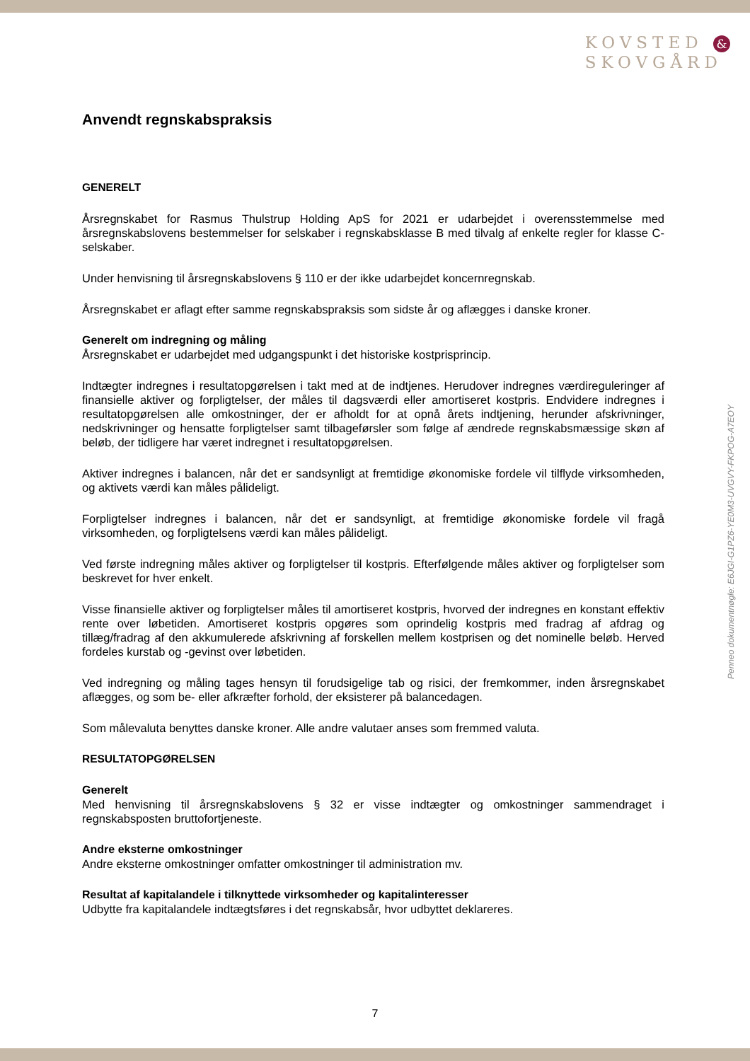KOVSTED &
SKOVGÅRD
Anvendt regnskabspraksis
GENERELT
Årsregnskabet for Rasmus Thulstrup Holding ApS for 2021 er udarbejdet i overensstemmelse med årsregnskabslovens bestemmelser for selskaber i regnskabsklasse B med tilvalg af enkelte regler for klasse C-selskaber.
Under henvisning til årsregnskabslovens § 110 er der ikke udarbejdet koncernregnskab.
Årsregnskabet er aflagt efter samme regnskabspraksis som sidste år og aflægges i danske kroner.
Generelt om indregning og måling
Årsregnskabet er udarbejdet med udgangspunkt i det historiske kostprisprincip.
Indtægter indregnes i resultatopgørelsen i takt med at de indtjenes. Herudover indregnes værdireguleringer af finansielle aktiver og forpligtelser, der måles til dagsværdi eller amortiseret kostpris. Endvidere indregnes i resultatopgørelsen alle omkostninger, der er afholdt for at opnå årets indtjening, herunder afskrivninger, nedskrivninger og hensatte forpligtelser samt tilbageførsler som følge af ændrede regnskabsmæssige skøn af beløb, der tidligere har været indregnet i resultatopgørelsen.
Aktiver indregnes i balancen, når det er sandsynligt at fremtidige økonomiske fordele vil tilflyde virksomheden, og aktivets værdi kan måles pålideligt.
Forpligtelser indregnes i balancen, når det er sandsynligt, at fremtidige økonomiske fordele vil fragå virksomheden, og forpligtelsens værdi kan måles pålideligt.
Ved første indregning måles aktiver og forpligtelser til kostpris. Efterfølgende måles aktiver og forpligtelser som beskrevet for hver enkelt.
Visse finansielle aktiver og forpligtelser måles til amortiseret kostpris, hvorved der indregnes en konstant effektiv rente over løbetiden. Amortiseret kostpris opgøres som oprindelig kostpris med fradrag af afdrag og tillæg/fradrag af den akkumulerede afskrivning af forskellen mellem kostprisen og det nominelle beløb. Herved fordeles kurstab og -gevinst over løbetiden.
Ved indregning og måling tages hensyn til forudsigelige tab og risici, der fremkommer, inden årsregnskabet aflægges, og som be- eller afkræfter forhold, der eksisterer på balancedagen.
Som målevaluta benyttes danske kroner. Alle andre valutaer anses som fremmed valuta.
RESULTATOPGØRELSEN
Generelt
Med henvisning til årsregnskabslovens § 32 er visse indtægter og omkostninger sammendraget i regnskabsposten bruttofortjeneste.
Andre eksterne omkostninger
Andre eksterne omkostninger omfatter omkostninger til administration mv.
Resultat af kapitalandele i tilknyttede virksomheder og kapitalinteresser
Udbytte fra kapitalandele indtægtsføres i det regnskabsår, hvor udbyttet deklareres.
Penneo dokumentnøgle: E6JGI-G1PZ6-YE0M3-UVGVY-FKPOG-A7EOY
7